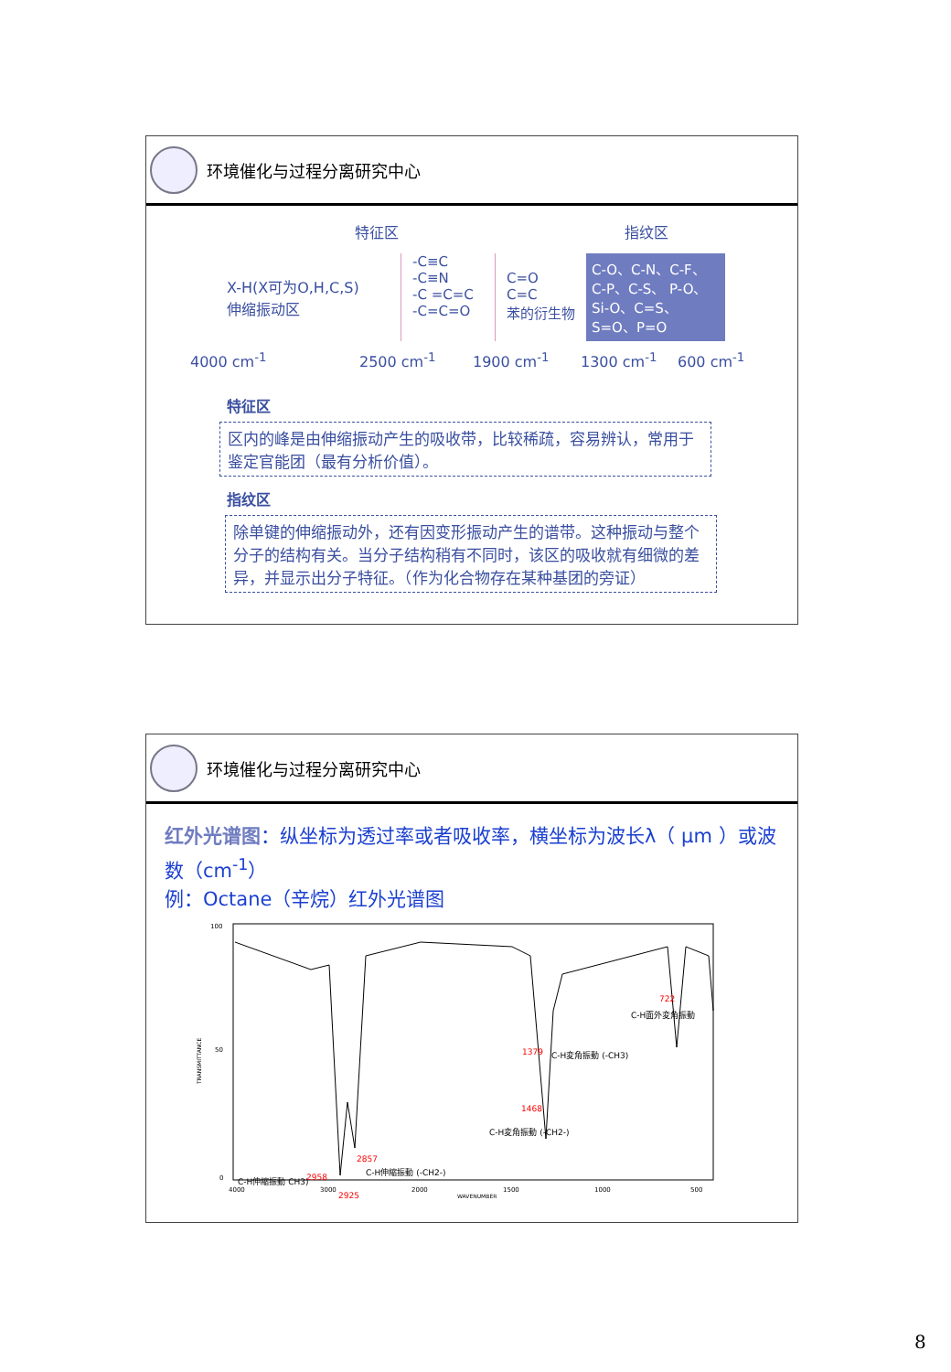环境催化与过程分离研究中心
特征区 指纹区
X-H(X可为O,H,C,S)
伸缩振动区
-C≡C
-C≡N
-C =C=C
-C=C=O
C=O
C=C
苯的衍生物
C-O、C-N、C-F、C-P、C-S、 P-O、Si-O、C=S、S=O、P=O
4000 cm<sup>-1</sup> 2500 cm<sup>-1</sup> 1900 cm<sup>-1</sup> 1300 cm<sup>-1</sup> 600 cm<sup>-1</sup>
特征区
区内的峰是由伸缩振动产生的吸收带，比较稀疏，容易辨认，常用于鉴定官能团（最有分析价值）。
指纹区
除单键的伸缩振动外，还有因变形振动产生的谱带。这种振动与整个分子的结构有关。当分子结构稍有不同时，该区的吸收就有细微的差异，并显示出分子特征。（作为化合物存在某种基团的旁证）
环境催化与过程分离研究中心
红外光谱图：纵坐标为透过率或者吸收率，横坐标为波长λ（ μm ）或波数（cm<sup>-1</sup>）
例：Octane（辛烷）红外光谱图
100
50
0
4000
3000
2000
1500
1000
500
WAVENUMBER
TRANSMITTANCE
722
C-H面外変角振動
1379
C-H変角振動 (-CH3)
1468
C-H変角振動 (-CH2-)
2857
C-H伸縮振動 (-CH2-)
2958
C-H伸縮振動 CH3)
2925
8